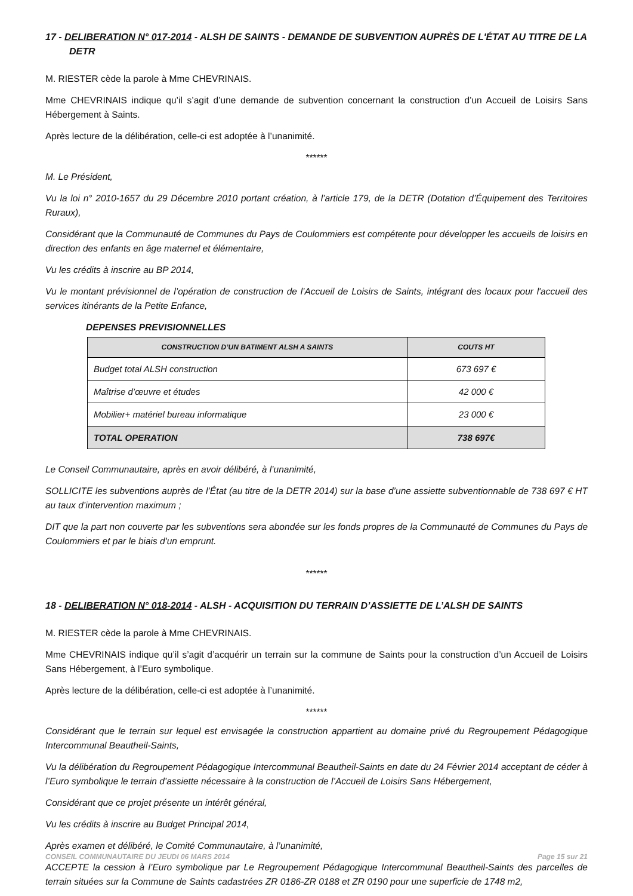17 - DELIBERATION N° 017-2014 - ALSH DE SAINTS - DEMANDE DE SUBVENTION AUPRÈS DE L'ÉTAT AU TITRE DE LA DETR
M. RIESTER cède la parole à Mme CHEVRINAIS.
Mme CHEVRINAIS indique qu’il s’agit d’une demande de subvention concernant la construction d’un Accueil de Loisirs Sans Hébergement à Saints.
Après lecture de la délibération, celle-ci est adoptée à l’unanimité.
******
M. Le Président,
Vu la loi n° 2010-1657 du 29 Décembre 2010 portant création, à l’article 179, de la DETR (Dotation d’Équipement des Territoires Ruraux),
Considérant que la Communauté de Communes du Pays de Coulommiers est compétente pour développer les accueils de loisirs en direction des enfants en âge maternel et élémentaire,
Vu les crédits à inscrire au BP 2014,
Vu le montant prévisionnel de l’opération de construction de l’Accueil de Loisirs de Saints, intégrant des locaux pour l'accueil des services itinérants de la Petite Enfance,
DEPENSES PREVISIONNELLES
| CONSTRUCTION D’UN BATIMENT ALSH A SAINTS | COUTS HT |
| --- | --- |
| Budget total ALSH construction | 673 697 € |
| Maîtrise d’œuvre et études | 42 000 € |
| Mobilier+ matériel bureau informatique | 23 000 € |
| TOTAL OPERATION | 738 697€ |
Le Conseil Communautaire, après en avoir délibéré, à l’unanimité,
SOLLICITE les subventions auprès de l’État (au titre de la DETR 2014) sur la base d’une assiette subventionnable de 738 697 € HT au taux d’intervention maximum ;
DIT que la part non couverte par les subventions sera abondée sur les fonds propres de la Communauté de Communes du Pays de Coulommiers et par le biais d'un emprunt.
******
18 - DELIBERATION N° 018-2014 - ALSH - ACQUISITION DU TERRAIN D’ASSIETTE DE L’ALSH DE SAINTS
M. RIESTER cède la parole à Mme CHEVRINAIS.
Mme CHEVRINAIS indique qu’il s’agit d’acquérir un terrain sur la commune de Saints pour la construction d’un Accueil de Loisirs Sans Hébergement, à l’Euro symbolique.
Après lecture de la délibération, celle-ci est adoptée à l’unanimité.
******
Considérant que le terrain sur lequel est envisagée la construction appartient au domaine privé du Regroupement Pédagogique Intercommunal Beautheil-Saints,
Vu la délibération du Regroupement Pédagogique Intercommunal Beautheil-Saints en date du 24 Février 2014 acceptant de céder à l’Euro symbolique le terrain d’assiette nécessaire à la construction de l’Accueil de Loisirs Sans Hébergement,
Considérant que ce projet présente un intérêt général,
Vu les crédits à inscrire au Budget Principal 2014,
Après examen et délibéré, le Comité Communautaire, à l’unanimité,
ACCEPTE la cession à l’Euro symbolique par Le Regroupement Pédagogique Intercommunal Beautheil-Saints des parcelles de terrain situées sur la Commune de Saints cadastrées ZR 0186-ZR 0188 et ZR 0190 pour une superficie de 1748 m2,
CONSEIL COMMUNAUTAIRE DU JEUDI 06 MARS 2014 Page 15 sur 21